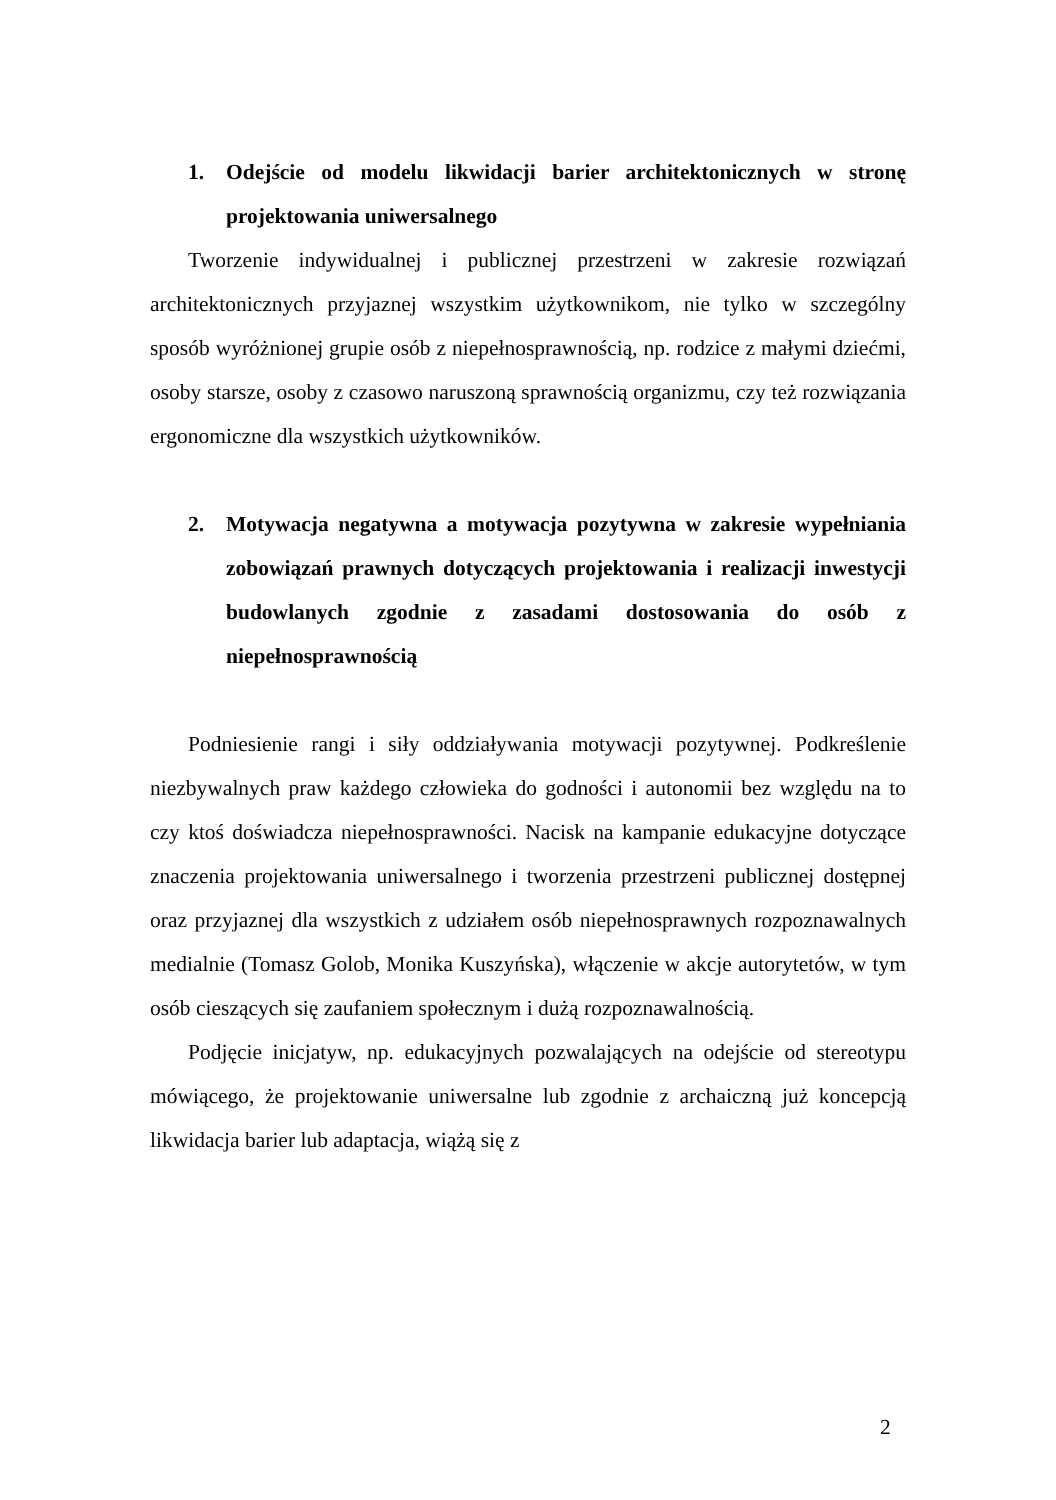1. Odejście od modelu likwidacji barier architektonicznych w stronę projektowania uniwersalnego
Tworzenie indywidualnej i publicznej przestrzeni w zakresie rozwiązań architektonicznych przyjaznej wszystkim użytkownikom, nie tylko w szczególny sposób wyróżnionej grupie osób z niepełnosprawnością, np. rodzice z małymi dziećmi, osoby starsze, osoby z czasowo naruszoną sprawnością organizmu, czy też rozwiązania ergonomiczne dla wszystkich użytkowników.
2. Motywacja negatywna a motywacja pozytywna w zakresie wypełniania zobowiązań prawnych dotyczących projektowania i realizacji inwestycji budowlanych zgodnie z zasadami dostosowania do osób z niepełnosprawnością
Podniesienie rangi i siły oddziaływania motywacji pozytywnej. Podkreślenie niezbywalnych praw każdego człowieka do godności i autonomii bez względu na to czy ktoś doświadcza niepełnosprawności. Nacisk na kampanie edukacyjne dotyczące znaczenia projektowania uniwersalnego i tworzenia przestrzeni publicznej dostępnej oraz przyjaznej dla wszystkich z udziałem osób niepełnosprawnych rozpoznawalnych medialnie (Tomasz Golob, Monika Kuszyńska), włączenie w akcje autorytetów, w tym osób cieszących się zaufaniem społecznym i dużą rozpoznawalnością.
Podjęcie inicjatyw, np. edukacyjnych pozwalających na odejście od stereotypu mówiącego, że projektowanie uniwersalne lub zgodnie z archaiczną już koncepcją likwidacja barier lub adaptacja, wiążą się z
2